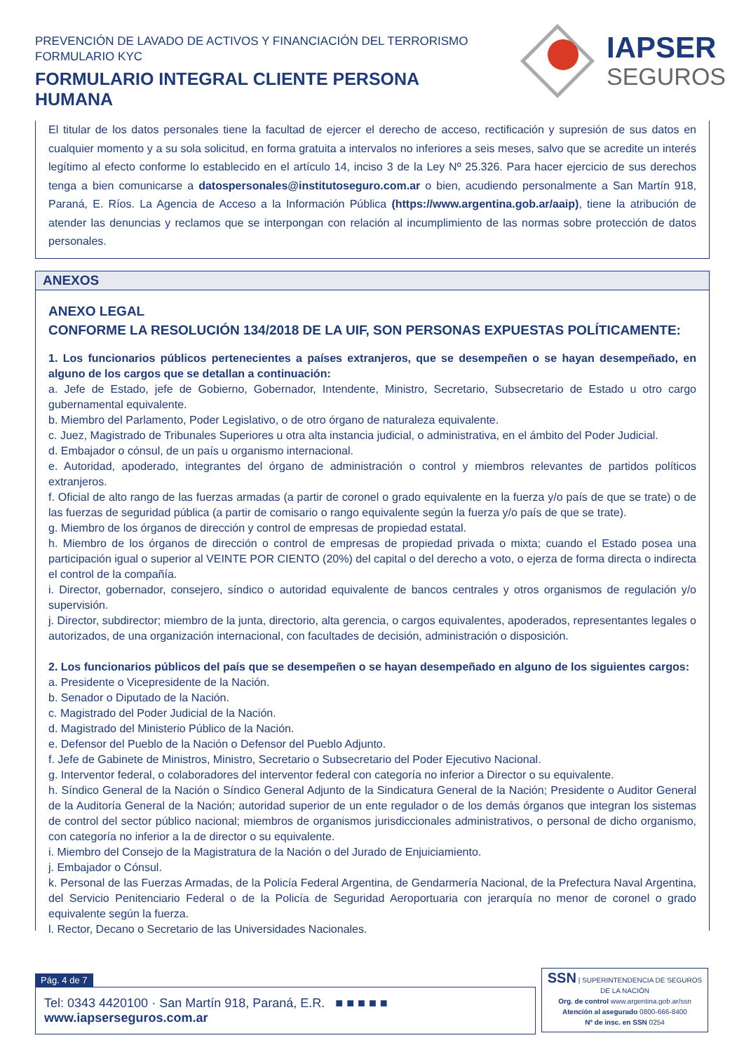PREVENCIÓN DE LAVADO DE ACTIVOS Y FINANCIACIÓN DEL TERRORISMO
FORMULARIO KYC
FORMULARIO INTEGRAL CLIENTE PERSONA HUMANA
IAPSER
SEGUROS
El titular de los datos personales tiene la facultad de ejercer el derecho de acceso, rectificación y supresión de sus datos en cualquier momento y a su sola solicitud, en forma gratuita a intervalos no inferiores a seis meses, salvo que se acredite un interés legítimo al efecto conforme lo establecido en el artículo 14, inciso 3 de la Ley Nº 25.326. Para hacer ejercicio de sus derechos tenga a bien comunicarse a datospersonales@institutoseguro.com.ar o bien, acudiendo personalmente a San Martín 918, Paraná, E. Ríos. La Agencia de Acceso a la Información Pública (https://www.argentina.gob.ar/aaip), tiene la atribución de atender las denuncias y reclamos que se interpongan con relación al incumplimiento de las normas sobre protección de datos personales.
ANEXOS
ANEXO LEGAL
CONFORME LA RESOLUCIÓN 134/2018 DE LA UIF, SON PERSONAS EXPUESTAS POLÍTICAMENTE:
1. Los funcionarios públicos pertenecientes a países extranjeros, que se desempeñen o se hayan desempeñado, en alguno de los cargos que se detallan a continuación:
a. Jefe de Estado, jefe de Gobierno, Gobernador, Intendente, Ministro, Secretario, Subsecretario de Estado u otro cargo gubernamental equivalente.
b. Miembro del Parlamento, Poder Legislativo, o de otro órgano de naturaleza equivalente.
c. Juez, Magistrado de Tribunales Superiores u otra alta instancia judicial, o administrativa, en el ámbito del Poder Judicial.
d. Embajador o cónsul, de un país u organismo internacional.
e. Autoridad, apoderado, integrantes del órgano de administración o control y miembros relevantes de partidos políticos extranjeros.
f. Oficial de alto rango de las fuerzas armadas (a partir de coronel o grado equivalente en la fuerza y/o país de que se trate) o de las fuerzas de seguridad pública (a partir de comisario o rango equivalente según la fuerza y/o país de que se trate).
g. Miembro de los órganos de dirección y control de empresas de propiedad estatal.
h. Miembro de los órganos de dirección o control de empresas de propiedad privada o mixta; cuando el Estado posea una participación igual o superior al VEINTE POR CIENTO (20%) del capital o del derecho a voto, o ejerza de forma directa o indirecta el control de la compañía.
i. Director, gobernador, consejero, síndico o autoridad equivalente de bancos centrales y otros organismos de regulación y/o supervisión.
j. Director, subdirector; miembro de la junta, directorio, alta gerencia, o cargos equivalentes, apoderados, representantes legales o autorizados, de una organización internacional, con facultades de decisión, administración o disposición.
2. Los funcionarios públicos del país que se desempeñen o se hayan desempeñado en alguno de los siguientes cargos:
a. Presidente o Vicepresidente de la Nación.
b. Senador o Diputado de la Nación.
c. Magistrado del Poder Judicial de la Nación.
d. Magistrado del Ministerio Público de la Nación.
e. Defensor del Pueblo de la Nación o Defensor del Pueblo Adjunto.
f. Jefe de Gabinete de Ministros, Ministro, Secretario o Subsecretario del Poder Ejecutivo Nacional.
g. Interventor federal, o colaboradores del interventor federal con categoría no inferior a Director o su equivalente.
h. Síndico General de la Nación o Síndico General Adjunto de la Sindicatura General de la Nación; Presidente o Auditor General de la Auditoría General de la Nación; autoridad superior de un ente regulador o de los demás órganos que integran los sistemas de control del sector público nacional; miembros de organismos jurisdiccionales administrativos, o personal de dicho organismo, con categoría no inferior a la de director o su equivalente.
i. Miembro del Consejo de la Magistratura de la Nación o del Jurado de Enjuiciamiento.
j. Embajador o Cónsul.
k. Personal de las Fuerzas Armadas, de la Policía Federal Argentina, de Gendarmería Nacional, de la Prefectura Naval Argentina, del Servicio Penitenciario Federal o de la Policía de Seguridad Aeroportuaria con jerarquía no menor de coronel o grado equivalente según la fuerza.
l. Rector, Decano o Secretario de las Universidades Nacionales.
Pág. 4 de 7
Tel: 0343 4420100 · San Martín 918, Paraná, E.R. ■ ■ ■ ■ ■ www.iapserseguros.com.ar
SSN | SUPERINTENDENCIA DE SEGUROS DE LA NACIÓN
Org. de control www.argentina.gob.ar/ssn
Atención al asegurado 0800-666-8400
Nº de insc. en SSN 0254